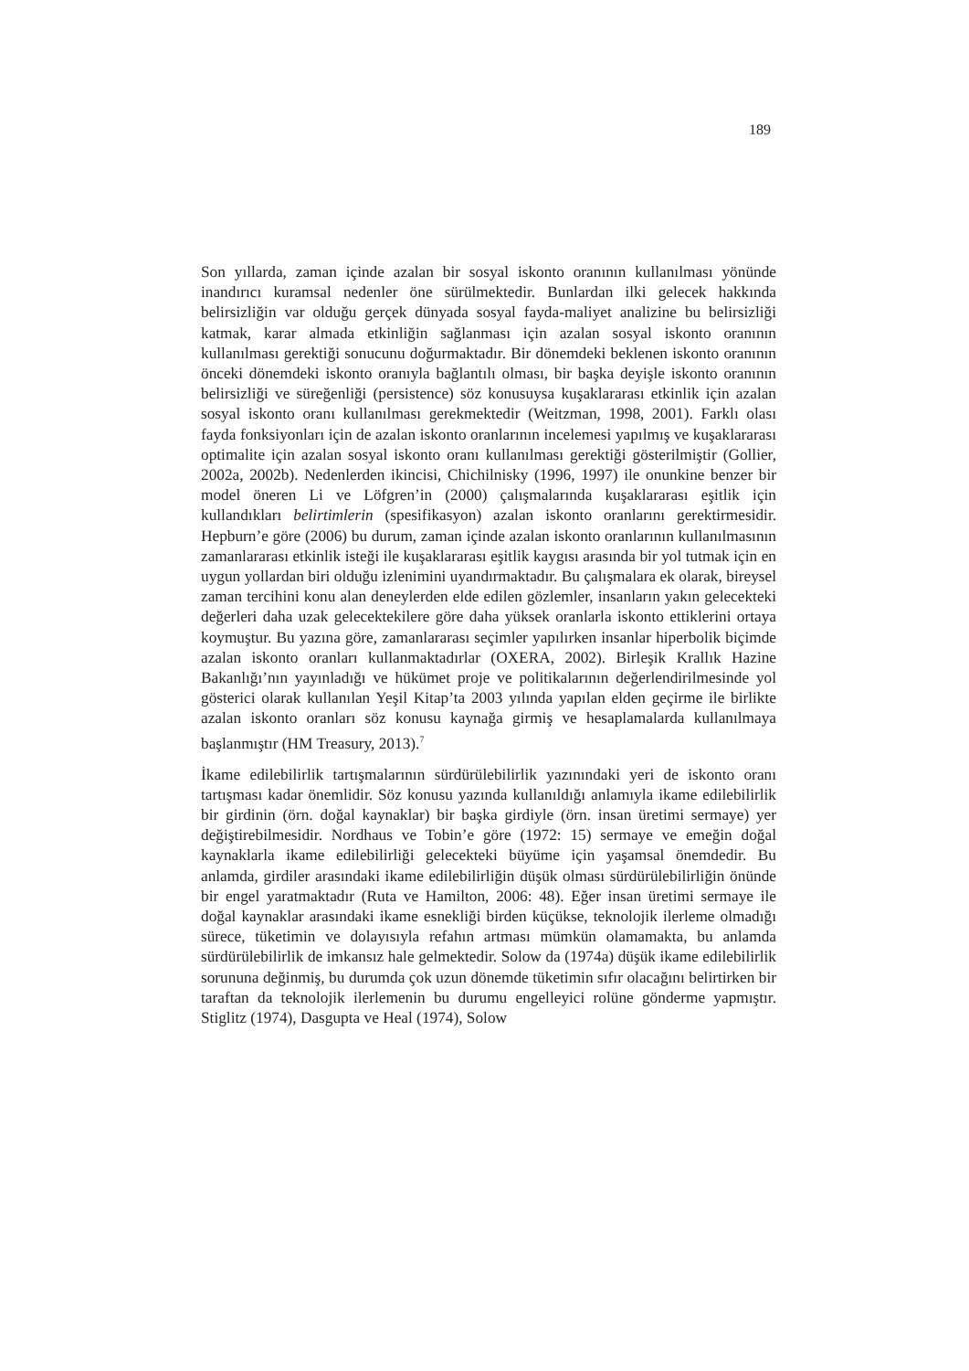189
Son yıllarda, zaman içinde azalan bir sosyal iskonto oranının kullanılması yönünde inandırıcı kuramsal nedenler öne sürülmektedir. Bunlardan ilki gelecek hakkında belirsizliğin var olduğu gerçek dünyada sosyal fayda-maliyet analizine bu belirsizliği katmak, karar almada etkinliğin sağlanması için azalan sosyal iskonto oranının kullanılması gerektiği sonucunu doğurmaktadır. Bir dönemdeki beklenen iskonto oranının önceki dönemdeki iskonto oranıyla bağlantılı olması, bir başka deyişle iskonto oranının belirsizliği ve süreğenliği (persistence) söz konusuysa kuşaklararası etkinlik için azalan sosyal iskonto oranı kullanılması gerekmektedir (Weitzman, 1998, 2001). Farklı olası fayda fonksiyonları için de azalan iskonto oranlarının incelemesi yapılmış ve kuşaklararası optimalite için azalan sosyal iskonto oranı kullanılması gerektiği gösterilmiştir (Gollier, 2002a, 2002b). Nedenlerden ikincisi, Chichilnisky (1996, 1997) ile onunkine benzer bir model öneren Li ve Löfgren’in (2000) çalışmalarında kuşaklararası eşitlik için kullandıkları belirtimlerin (spesifikasyon) azalan iskonto oranlarını gerektirmesidir. Hepburn’e göre (2006) bu durum, zaman içinde azalan iskonto oranlarının kullanılmasının zamanlararası etkinlik isteği ile kuşaklararası eşitlik kaygısı arasında bir yol tutmak için en uygun yollardan biri olduğu izlenimini uyandırmaktadır. Bu çalışmalara ek olarak, bireysel zaman tercihini konu alan deneylerden elde edilen gözlemler, insanların yakın gelecekteki değerleri daha uzak gelecektekilere göre daha yüksek oranlarla iskonto ettiklerini ortaya koymuştur. Bu yazına göre, zamanlararası seçimler yapılırken insanlar hiperbolik biçimde azalan iskonto oranları kullanmaktadırlar (OXERA, 2002). Birleşik Krallık Hazine Bakanlığı’nın yayınladığı ve hükümet proje ve politikalarının değerlendirilmesinde yol gösterici olarak kullanılan Yeşil Kitap’ta 2003 yılında yapılan elden geçirme ile birlikte azalan iskonto oranları söz konusu kaynağa girmiş ve hesaplamalarda kullanılmaya başlanmıştır (HM Treasury, 2013).<sup>7</sup>
İkame edilebilirlik tartışmalarının sürdürülebilirlik yazınındaki yeri de iskonto oranı tartışması kadar önemlidir. Söz konusu yazında kullanıldığı anlamıyla ikame edilebilirlik bir girdinin (örn. doğal kaynaklar) bir başka girdiyle (örn. insan üretimi sermaye) yer değiştirebilmesidir. Nordhaus ve Tobin’e göre (1972: 15) sermaye ve emeğin doğal kaynaklarla ikame edilebilirliği gelecekteki büyüme için yaşamsal önemdedir. Bu anlamda, girdiler arasındaki ikame edilebilirliğin düşük olması sürdürülebilirliğin önünde bir engel yaratmaktadır (Ruta ve Hamilton, 2006: 48). Eğer insan üretimi sermaye ile doğal kaynaklar arasındaki ikame esnekliği birden küçükse, teknolojik ilerleme olmadığı sürece, tüketimin ve dolayısıyla refahın artması mümkün olamamakta, bu anlamda sürdürülebilirlik de imkansız hale gelmektedir. Solow da (1974a) düşük ikame edilebilirlik sorununa değinmiş, bu durumda çok uzun dönemde tüketimin sıfır olacağını belirtirken bir taraftan da teknolojik ilerlemenin bu durumu engelleyici rolüne gönderme yapmıştır. Stiglitz (1974), Dasgupta ve Heal (1974), Solow